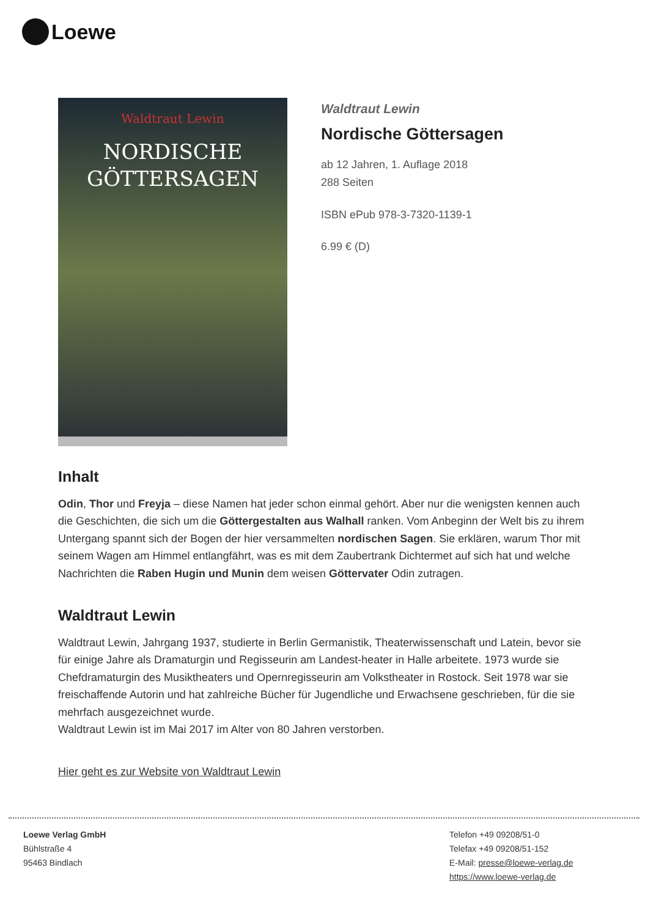Loewe
Waldtraut Lewin
NORDISCHE
GÖTTERSAGEN
Waldtraut Lewin
Nordische Göttersagen
ab 12 Jahren, 1. Auflage 2018
288 Seiten
ISBN ePub 978-3-7320-1139-1
6.99 € (D)
Inhalt
Odin, Thor und Freyja – diese Namen hat jeder schon einmal gehört. Aber nur die wenigsten kennen auch die Geschichten, die sich um die Göttergestalten aus Walhall ranken. Vom Anbeginn der Welt bis zu ihrem Untergang spannt sich der Bogen der hier versammelten nordischen Sagen. Sie erklären, warum Thor mit seinem Wagen am Himmel entlangfährt, was es mit dem Zaubertrank Dichtermet auf sich hat und welche Nachrichten die Raben Hugin und Munin dem weisen Göttervater Odin zutragen.
Waldtraut Lewin
Waldtraut Lewin, Jahrgang 1937, studierte in Berlin Germanistik, Theaterwissenschaft und Latein, bevor sie für einige Jahre als Dramaturgin und Regisseurin am Landest-heater in Halle arbeitete. 1973 wurde sie Chefdramaturgin des Musiktheaters und Opernregisseurin am Volkstheater in Rostock. Seit 1978 war sie freischaffende Autorin und hat zahlreiche Bücher für Jugendliche und Erwachsene geschrieben, für die sie mehrfach ausgezeichnet wurde.
Waldtraut Lewin ist im Mai 2017 im Alter von 80 Jahren verstorben.
Hier geht es zur Website von Waldtraut Lewin
Loewe Verlag GmbH
Bühlstraße 4
95463 Bindlach
Telefon +49 09208/51-0
Telefax +49 09208/51-152
E-Mail: presse@loewe-verlag.de
https://www.loewe-verlag.de